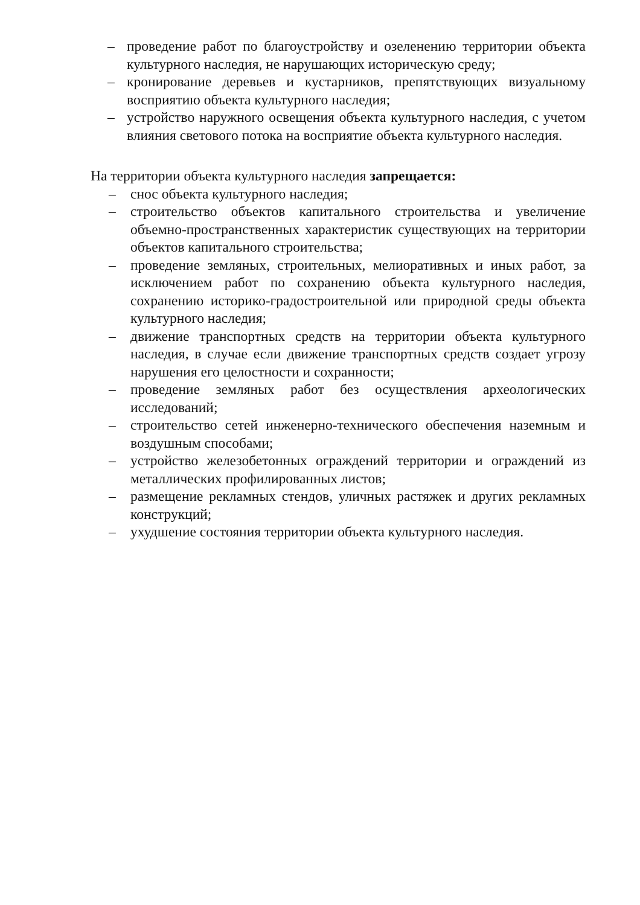– проведение работ по благоустройству и озеленению территории объекта культурного наследия, не нарушающих историческую среду;
– кронирование деревьев и кустарников, препятствующих визуальному восприятию объекта культурного наследия;
– устройство наружного освещения объекта культурного наследия, с учетом влияния светового потока на восприятие объекта культурного наследия.
На территории объекта культурного наследия запрещается:
– снос объекта культурного наследия;
– строительство объектов капитального строительства и увеличение объемно-пространственных характеристик существующих на территории объектов капитального строительства;
– проведение земляных, строительных, мелиоративных и иных работ, за исключением работ по сохранению объекта культурного наследия, сохранению историко-градостроительной или природной среды объекта культурного наследия;
– движение транспортных средств на территории объекта культурного наследия, в случае если движение транспортных средств создает угрозу нарушения его целостности и сохранности;
– проведение земляных работ без осуществления археологических исследований;
– строительство сетей инженерно-технического обеспечения наземным и воздушным способами;
– устройство железобетонных ограждений территории и ограждений из металлических профилированных листов;
– размещение рекламных стендов, уличных растяжек и других рекламных конструкций;
– ухудшение состояния территории объекта культурного наследия.